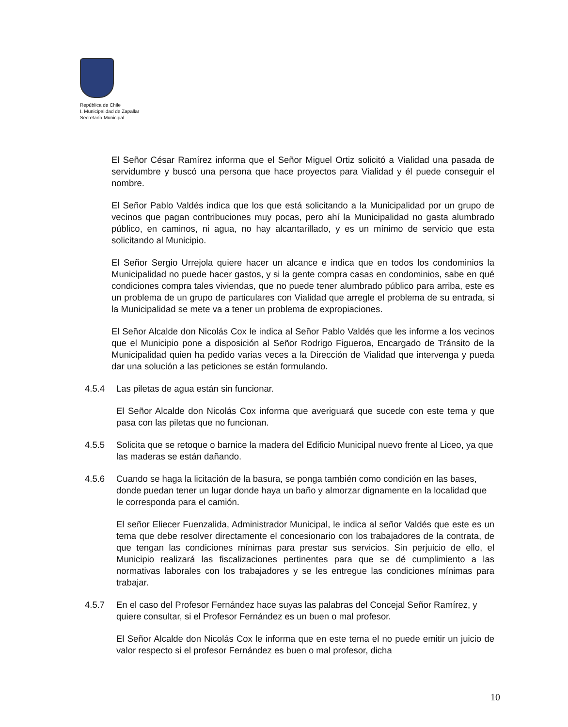República de Chile
I. Municipalidad de Zapallar
Secretaría Municipal
El Señor César Ramírez informa que el Señor Miguel Ortiz solicitó a Vialidad una pasada de servidumbre y buscó una persona que hace proyectos para Vialidad y él puede conseguir el nombre.
El Señor Pablo Valdés indica que los que está solicitando a la Municipalidad por un grupo de vecinos que pagan contribuciones muy pocas, pero ahí la Municipalidad no gasta alumbrado público, en caminos, ni agua, no hay alcantarillado, y es un mínimo de servicio que esta solicitando al Municipio.
El Señor Sergio Urrejola quiere hacer un alcance e indica que en todos los condominios la Municipalidad no puede hacer gastos, y si la gente compra casas en condominios, sabe en qué condiciones compra tales viviendas, que no puede tener alumbrado público para arriba, este es un problema de un grupo de particulares con Vialidad que arregle el problema de su entrada, si la Municipalidad se mete va a tener un problema de expropiaciones.
El Señor Alcalde don Nicolás Cox le indica al Señor Pablo Valdés que les informe a los vecinos que el Municipio pone a disposición al Señor Rodrigo Figueroa, Encargado de Tránsito de la Municipalidad quien ha pedido varias veces a la Dirección de Vialidad que intervenga y pueda dar una solución a las peticiones se están formulando.
4.5.4 Las piletas de agua están sin funcionar.
El Señor Alcalde don Nicolás Cox informa que averiguará que sucede con este tema y que pasa con las piletas que no funcionan.
4.5.5 Solicita que se retoque o barnice la madera del Edificio Municipal nuevo frente al Liceo, ya que las maderas se están dañando.
4.5.6 Cuando se haga la licitación de la basura, se ponga también como condición en las bases, donde puedan tener un lugar donde haya un baño y almorzar dignamente en la localidad que le corresponda para el camión.
El señor Eliecer Fuenzalida, Administrador Municipal, le indica al señor Valdés que este es un tema que debe resolver directamente el concesionario con los trabajadores de la contrata, de que tengan las condiciones mínimas para prestar sus servicios. Sin perjuicio de ello, el Municipio realizará las fiscalizaciones pertinentes para que se dé cumplimiento a las normativas laborales con los trabajadores y se les entregue las condiciones mínimas para trabajar.
4.5.7 En el caso del Profesor Fernández hace suyas las palabras del Concejal Señor Ramírez, y quiere consultar, si el Profesor Fernández es un buen o mal profesor.
El Señor Alcalde don Nicolás Cox le informa que en este tema el no puede emitir un juicio de valor respecto si el profesor Fernández es buen o mal profesor, dicha
10